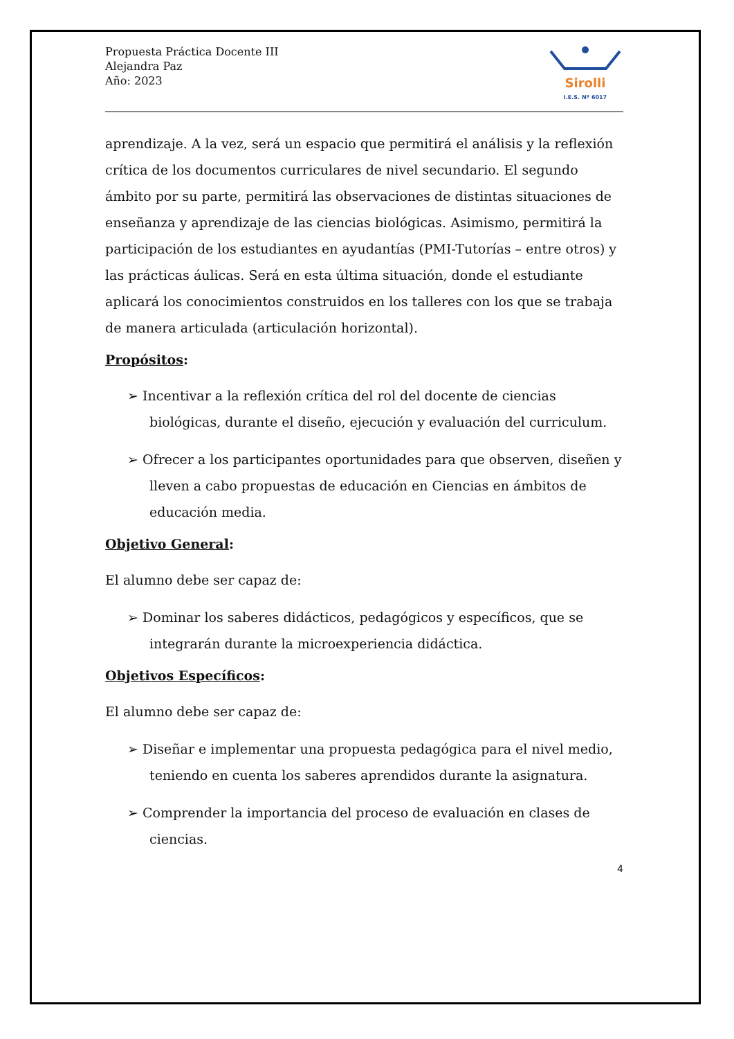Propuesta Práctica Docente III
Alejandra Paz
Año: 2023
Sirolli
I.E.S. Nº 6017
aprendizaje. A la vez, será un espacio que permitirá el análisis y la reflexión crítica de los documentos curriculares de nivel secundario. El segundo ámbito por su parte, permitirá las observaciones de distintas situaciones de enseñanza y aprendizaje de las ciencias biológicas. Asimismo, permitirá la participación de los estudiantes en ayudantías (PMI-Tutorías – entre otros) y las prácticas áulicas. Será en esta última situación, donde el estudiante aplicará los conocimientos construidos en los talleres con los que se trabaja de manera articulada (articulación horizontal).
Propósitos:
➢ Incentivar a la reflexión crítica del rol del docente de ciencias biológicas, durante el diseño, ejecución y evaluación del curriculum.
➢ Ofrecer a los participantes oportunidades para que observen, diseñen y lleven a cabo propuestas de educación en Ciencias en ámbitos de educación media.
Objetivo General:
El alumno debe ser capaz de:
➢ Dominar los saberes didácticos, pedagógicos y específicos, que se integrarán durante la microexperiencia didáctica.
Objetivos Específicos:
El alumno debe ser capaz de:
➢ Diseñar e implementar una propuesta pedagógica para el nivel medio, teniendo en cuenta los saberes aprendidos durante la asignatura.
➢ Comprender la importancia del proceso de evaluación en clases de ciencias.
4